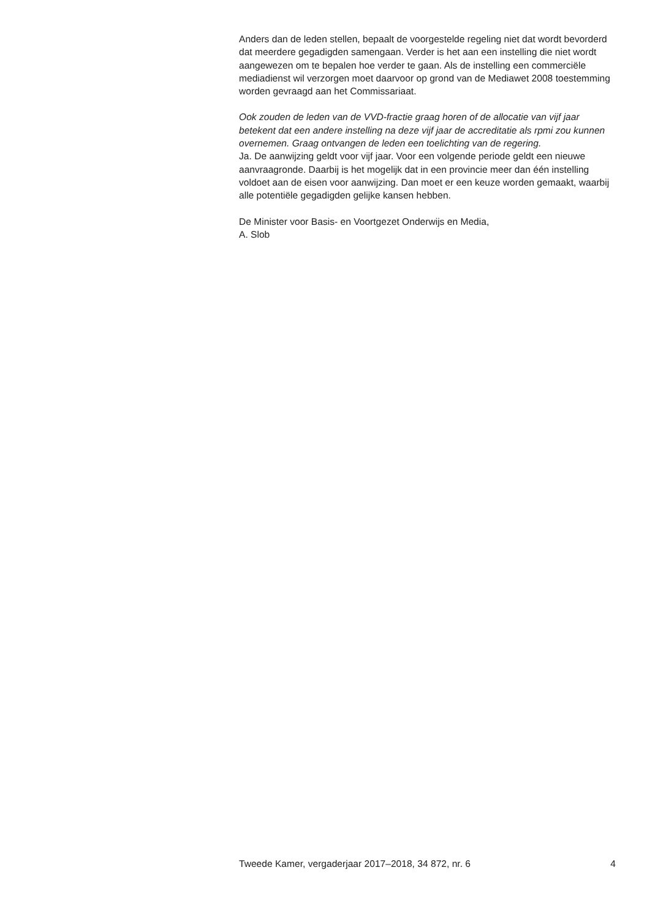Anders dan de leden stellen, bepaalt de voorgestelde regeling niet dat wordt bevorderd dat meerdere gegadigden samengaan. Verder is het aan een instelling die niet wordt aangewezen om te bepalen hoe verder te gaan. Als de instelling een commerciële mediadienst wil verzorgen moet daarvoor op grond van de Mediawet 2008 toestemming worden gevraagd aan het Commissariaat.
Ook zouden de leden van de VVD-fractie graag horen of de allocatie van vijf jaar betekent dat een andere instelling na deze vijf jaar de accreditatie als rpmi zou kunnen overnemen. Graag ontvangen de leden een toelichting van de regering.
Ja. De aanwijzing geldt voor vijf jaar. Voor een volgende periode geldt een nieuwe aanvraagronde. Daarbij is het mogelijk dat in een provincie meer dan één instelling voldoet aan de eisen voor aanwijzing. Dan moet er een keuze worden gemaakt, waarbij alle potentiële gegadigden gelijke kansen hebben.
De Minister voor Basis- en Voortgezet Onderwijs en Media,
A. Slob
Tweede Kamer, vergaderjaar 2017–2018, 34 872, nr. 6 4